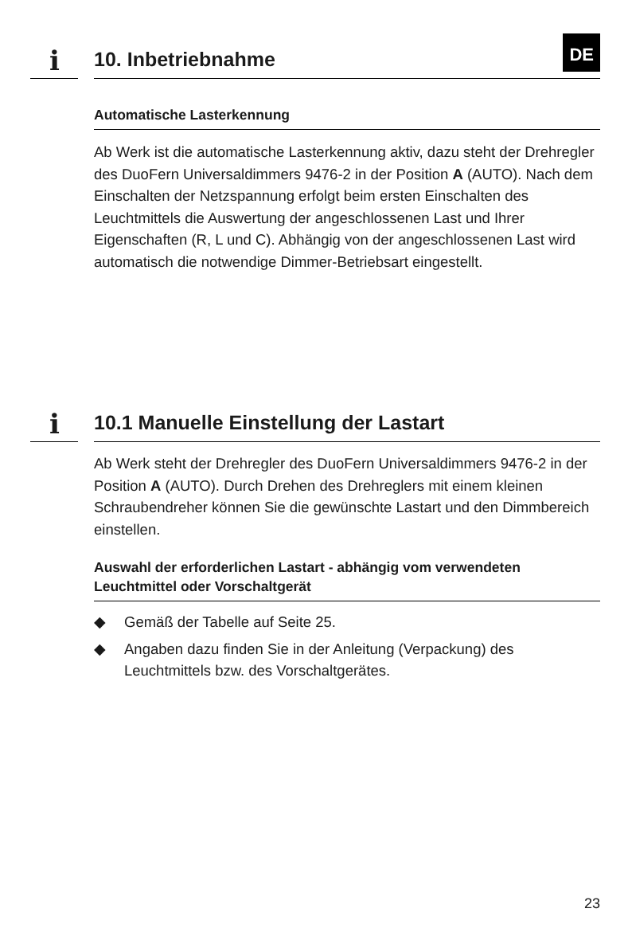i 10. Inbetriebnahme
DE
Automatische Lasterkennung
Ab Werk ist die automatische Lasterkennung aktiv, dazu steht der Drehregler des DuoFern Universaldimmers 9476-2 in der Position A (AUTO). Nach dem Einschalten der Netz­spannung erfolgt beim ersten Einschalten des Leuchtmittels die Auswertung der angeschlossenen Last und Ihrer Eigenschaften (R, L und C). Abhängig von der angeschlossenen Last wird auto­matisch die notwendige Dimmer-Betriebsart eingestellt.
i
10.1 Manuelle Einstellung der Lastart
Ab Werk steht der Drehregler des DuoFern Universaldimmers 9476-2 in der Position A (AUTO). Durch Drehen des Drehreglers mit einem kleinen Schraubendreher können Sie die gewünsch­te Lastart und den Dimmbereich einstellen.
Auswahl der erforderlichen Lastart - abhängig vom verwen­deten Leuchtmittel oder Vorschaltgerät
◆ Gemäß der Tabelle auf Seite 25.
◆ Angaben dazu finden Sie in der Anleitung (Verpackung) des Leuchtmittels bzw. des Vorschaltgerätes.
23